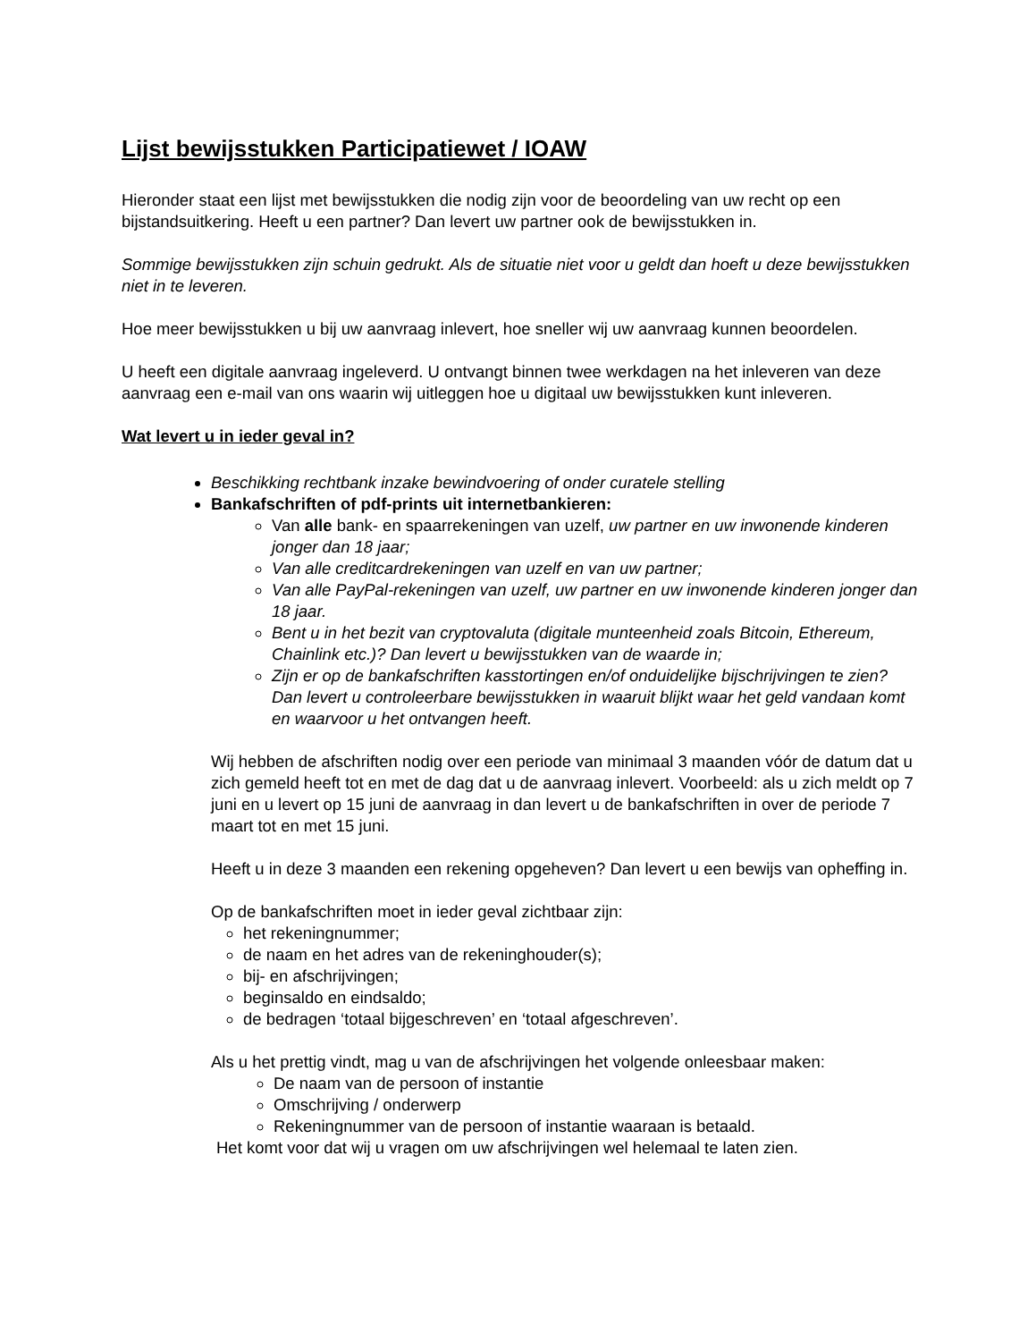Lijst bewijsstukken Participatiewet / IOAW
Hieronder staat een lijst met bewijsstukken die nodig zijn voor de beoordeling van uw recht op een bijstandsuitkering. Heeft u een partner? Dan levert uw partner ook de bewijsstukken in.
Sommige bewijsstukken zijn schuin gedrukt. Als de situatie niet voor u geldt dan hoeft u deze bewijsstukken niet in te leveren.
Hoe meer bewijsstukken u bij uw aanvraag inlevert, hoe sneller wij uw aanvraag kunnen beoordelen.
U heeft een digitale aanvraag ingeleverd. U ontvangt binnen twee werkdagen na het inleveren van deze aanvraag een e-mail van ons waarin wij uitleggen hoe u digitaal uw bewijsstukken kunt inleveren.
Wat levert u in ieder geval in?
Beschikking rechtbank inzake bewindvoering of onder curatele stelling
Bankafschriften of pdf-prints uit internetbankieren:
Van alle bank- en spaarrekeningen van uzelf, uw partner en uw inwonende kinderen jonger dan 18 jaar;
Van alle creditcardrekeningen van uzelf en van uw partner;
Van alle PayPal-rekeningen van uzelf, uw partner en uw inwonende kinderen jonger dan 18 jaar.
Bent u in het bezit van cryptovaluta (digitale munteenheid zoals Bitcoin, Ethereum, Chainlink etc.)? Dan levert u bewijsstukken van de waarde in;
Zijn er op de bankafschriften kasstortingen en/of onduidelijke bijschrijvingen te zien? Dan levert u controleerbare bewijsstukken in waaruit blijkt waar het geld vandaan komt en waarvoor u het ontvangen heeft.
Wij hebben de afschriften nodig over een periode van minimaal 3 maanden vóór de datum dat u zich gemeld heeft tot en met de dag dat u de aanvraag inlevert. Voorbeeld: als u zich meldt op 7 juni en u levert op 15 juni de aanvraag in dan levert u de bankafschriften in over de periode 7 maart tot en met 15 juni.
Heeft u in deze 3 maanden een rekening opgeheven? Dan levert u een bewijs van opheffing in.
Op de bankafschriften moet in ieder geval zichtbaar zijn:
het rekeningnummer;
de naam en het adres van de rekeninghouder(s);
bij- en afschrijvingen;
beginsaldo en eindsaldo;
de bedragen ‘totaal bijgeschreven’ en ‘totaal afgeschreven’.
Als u het prettig vindt, mag u van de afschrijvingen het volgende onleesbaar maken:
De naam van de persoon of instantie
Omschrijving / onderwerp
Rekeningnummer van de persoon of instantie waaraan is betaald.
Het komt voor dat wij u vragen om uw afschrijvingen wel helemaal te laten zien.